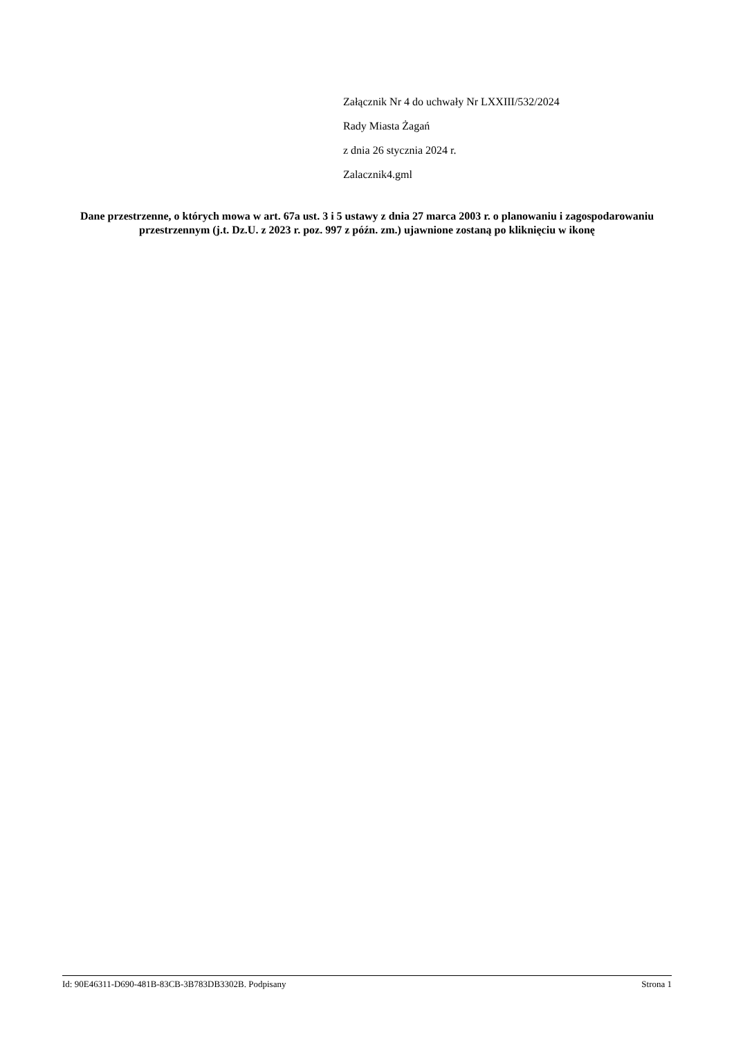Załącznik Nr 4 do uchwały Nr LXXIII/532/2024
Rady Miasta Żagań
z dnia 26 stycznia 2024 r.
Zalacznik4.gml
Dane przestrzenne, o których mowa w art. 67a ust. 3 i 5 ustawy z dnia 27 marca 2003 r. o planowaniu i zagospodarowaniu przestrzennym (j.t. Dz.U. z 2023 r. poz. 997 z późn. zm.) ujawnione zostaną po kliknięciu w ikonę
Id: 90E46311-D690-481B-83CB-3B783DB3302B. Podpisany Strona 1